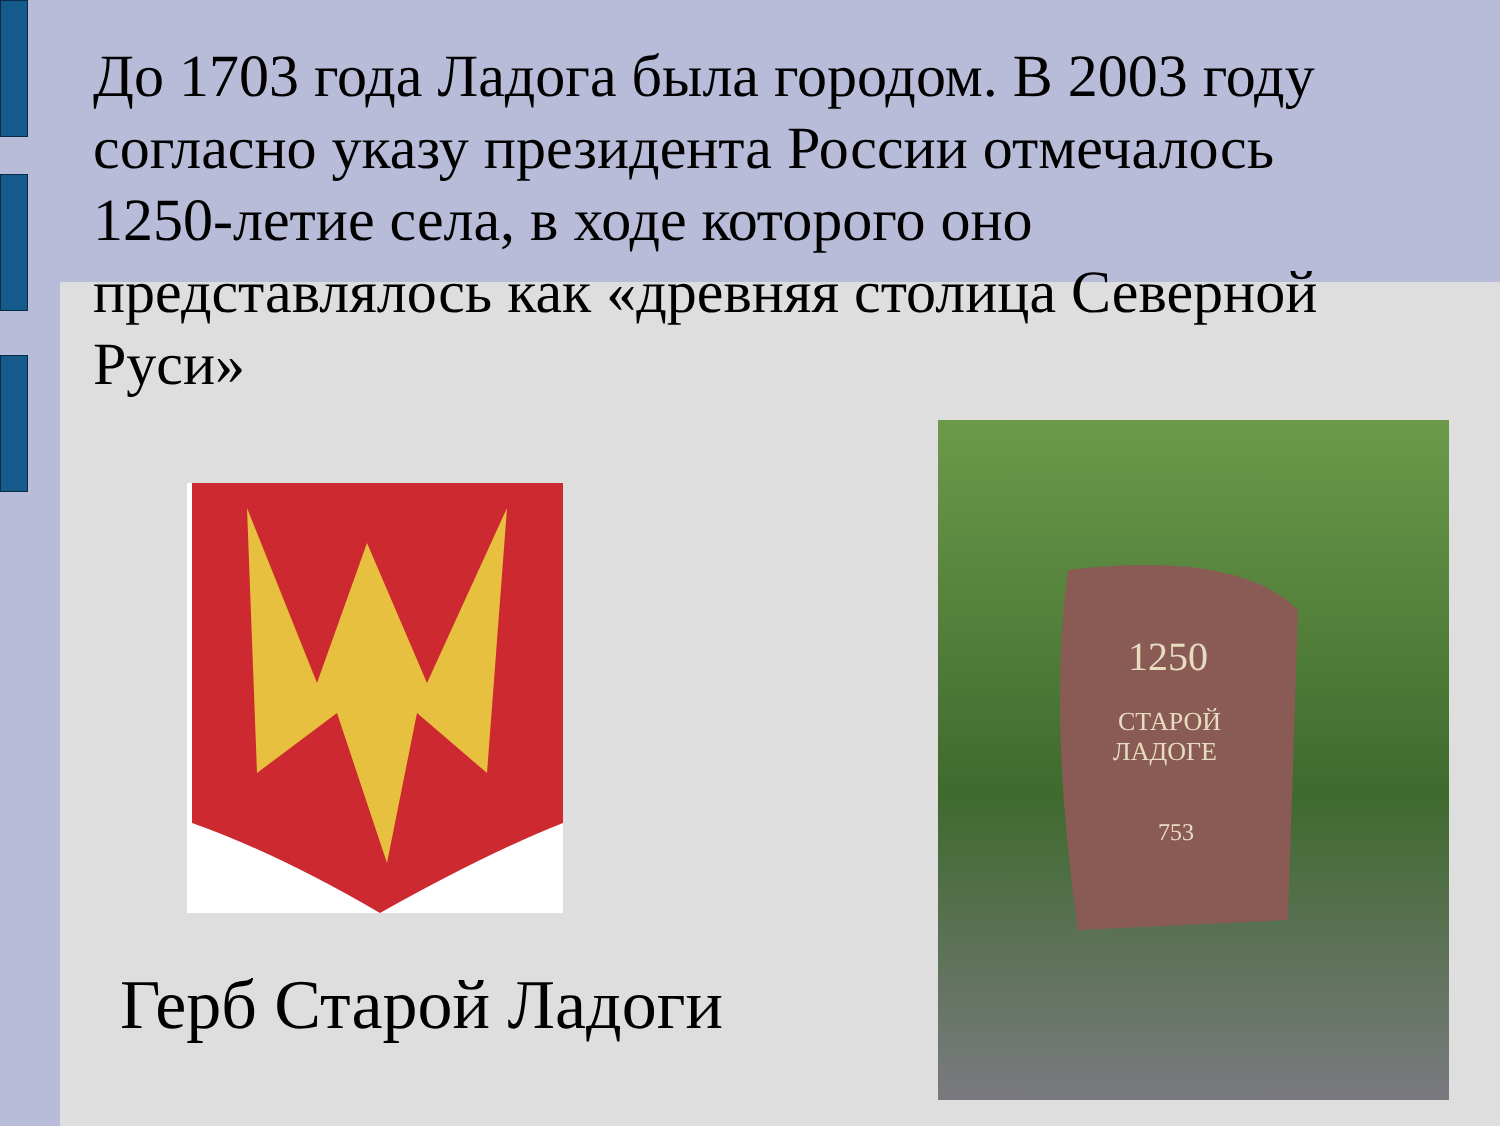До 1703 года Ладога была городом. В 2003 году согласно указу президента России отмечалось 1250-летие села, в ходе которого оно представлялось как «древняя столица Северной Руси»
Герб Старой Ладоги
1250
СТАРОЙ
ЛАДОГЕ
753